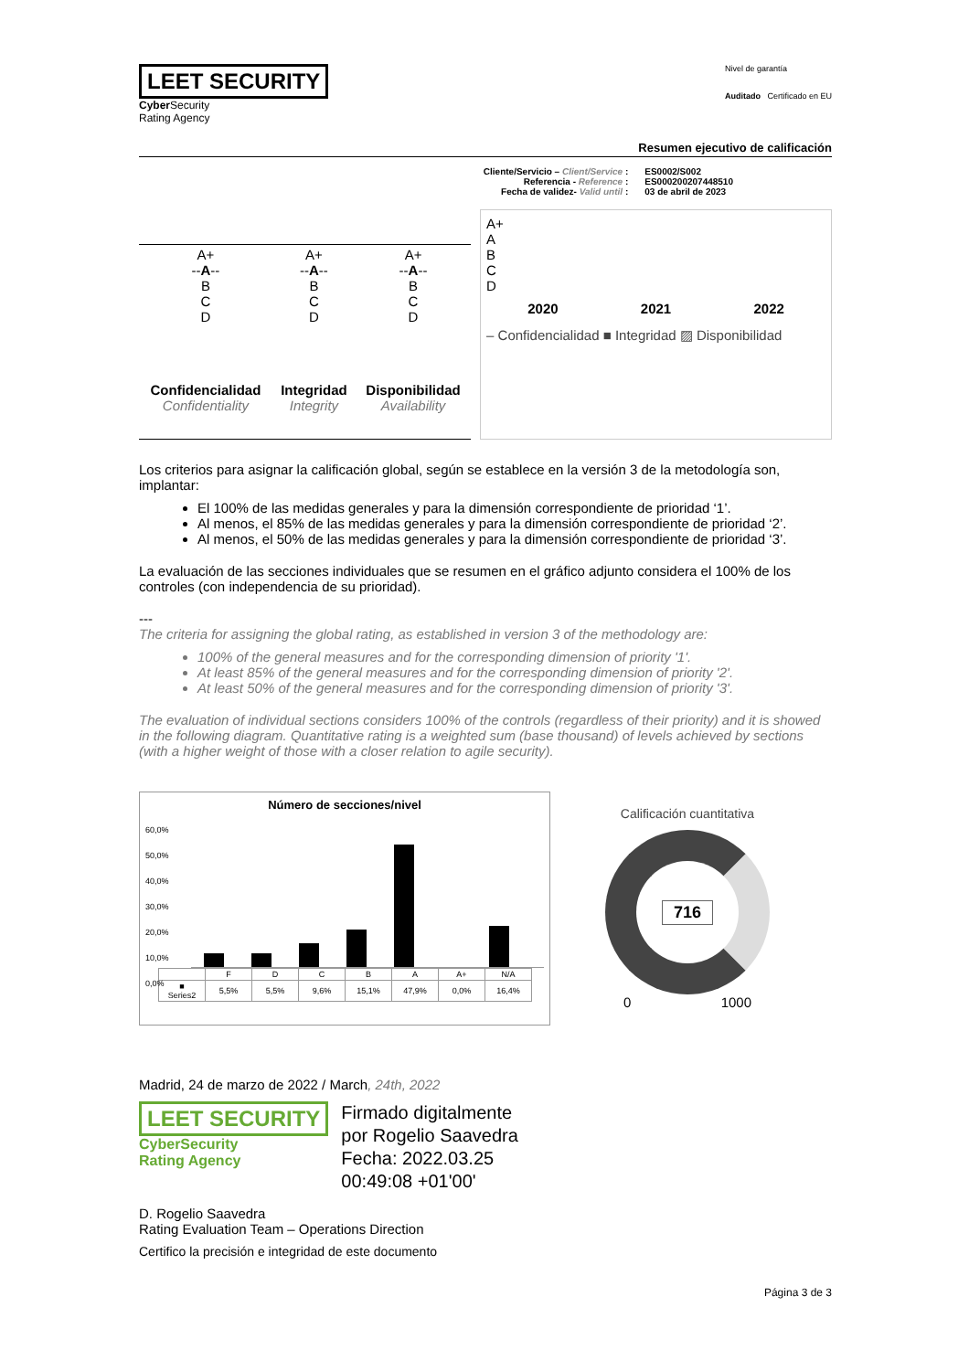LEET SECURITY
Cyber Security
Rating Agency
Nivel de garantía
Auditado Certificado en EU
Resumen ejecutivo de calificación
Cliente/Servicio – Client/Service :
Referencia - Reference :
Fecha de validez- Valid until :
ES0002/S002
ES000200207448510
03 de abril de 2023
| A+ -- A -- B C D | A+ -- A -- B C D | A+ -- A -- B C D |
| Confidencialidad Confidentiality | Integridad Integrity | Disponibilidad Availability |
A+
A
B
C
D
2020 2021 2022
– Confidencialidad ■ Integridad ▨ Disponibilidad
Los criterios para asignar la calificación global, según se establece en la versión 3 de la metodología son, implantar:
El 100% de las medidas generales y para la dimensión correspondiente de prioridad ‘1’.
Al menos, el 85% de las medidas generales y para la dimensión correspondiente de prioridad ‘2’.
Al menos, el 50% de las medidas generales y para la dimensión correspondiente de prioridad ‘3’.
La evaluación de las secciones individuales que se resumen en el gráfico adjunto considera el 100% de los controles (con independencia de su prioridad).
---
The criteria for assigning the global rating, as established in version 3 of the methodology are:
100% of the general measures and for the corresponding dimension of priority '1'.
At least 85% of the general measures and for the corresponding dimension of priority '2'.
At least 50% of the general measures and for the corresponding dimension of priority '3'.
The evaluation of individual sections considers 100% of the controls (regardless of their priority) and it is showed in the following diagram. Quantitative rating is a weighted sum (base thousand) of levels achieved by sections (with a higher weight of those with a closer relation to agile security).
Número de secciones/nivel
60,0%
50,0%
40,0%
30,0%
20,0%
10,0%
0,0%
| | F | D | C | B | A | A+ | N/A |
| ■ Series2 | 5,5% | 5,5% | 9,6% | 15,1% | 47,9% | 0,0% | 16,4% |
Calificación cuantitativa
716
0 1000
Madrid, 24 de marzo de 2022 / March, 24th, 2022
LEET SECURITY
CyberSecurity
Rating Agency
Firmado digitalmente
por Rogelio Saavedra
Fecha: 2022.03.25
00:49:08 +01'00'
D. Rogelio Saavedra
Rating Evaluation Team – Operations Direction
Certifico la precisión e integridad de este documento
Página 3 de 3